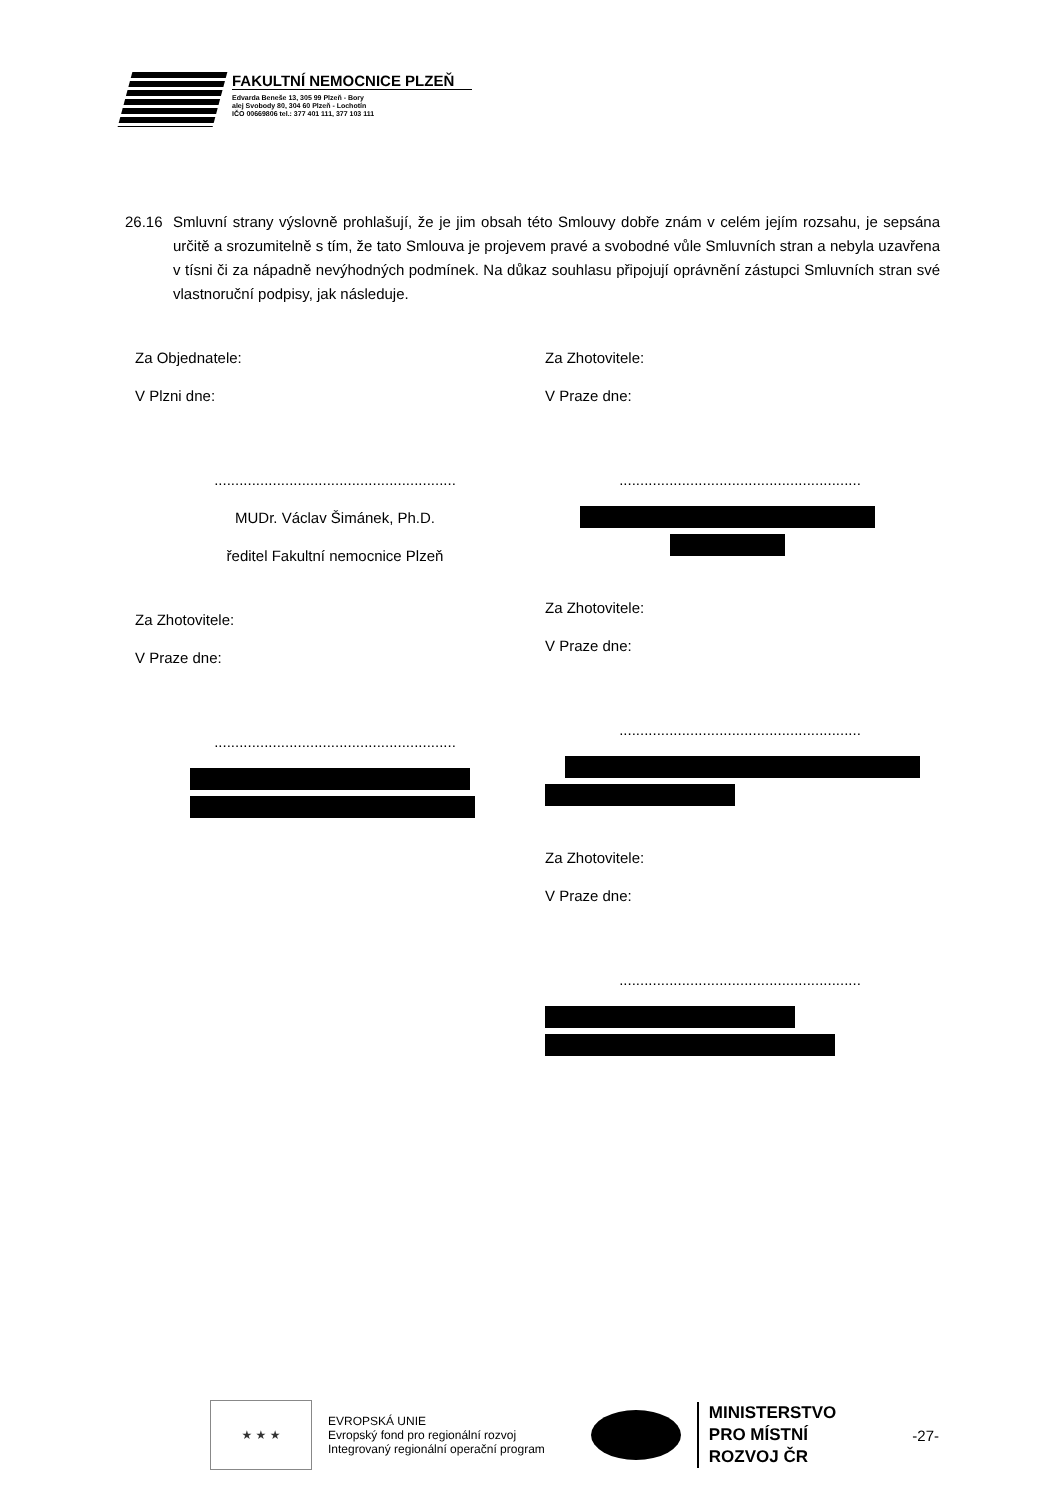FAKULTNÍ NEMOCNICE PLZEŇ
Edvarda Beneše 13, 305 99 Plzeň - Bory
alej Svobody 80, 304 60 Plzeň - Lochotín
IČO 00669806 tel.: 377 401 111, 377 103 111
26.16 Smluvní strany výslovně prohlašují, že je jim obsah této Smlouvy dobře znám v celém jejím rozsahu, je sepsána určitě a srozumitelně s tím, že tato Smlouva je projevem pravé a svobodné vůle Smluvních stran a nebyla uzavřena v tísni či za nápadně nevýhodných podmínek. Na důkaz souhlasu připojují oprávnění zástupci Smluvních stran své vlastnoruční podpisy, jak následuje.
Za Objednatele:
V Plzni dne:
..........................................................
MUDr. Václav Šimánek, Ph.D.
ředitel Fakultní nemocnice Plzeň
Za Zhotovitele:
V Praze dne:
..........................................................
Za Zhotovitele:
V Praze dne:
..........................................................
Za Zhotovitele:
V Praze dne:
..........................................................
Za Zhotovitele:
V Praze dne:
..........................................................
★ ★ ★
EVROPSKÁ UNIE
Evropský fond pro regionální rozvoj
Integrovaný regionální operační program
MINISTERSTVO
PRO MÍSTNÍ
ROZVOJ ČR
-27-